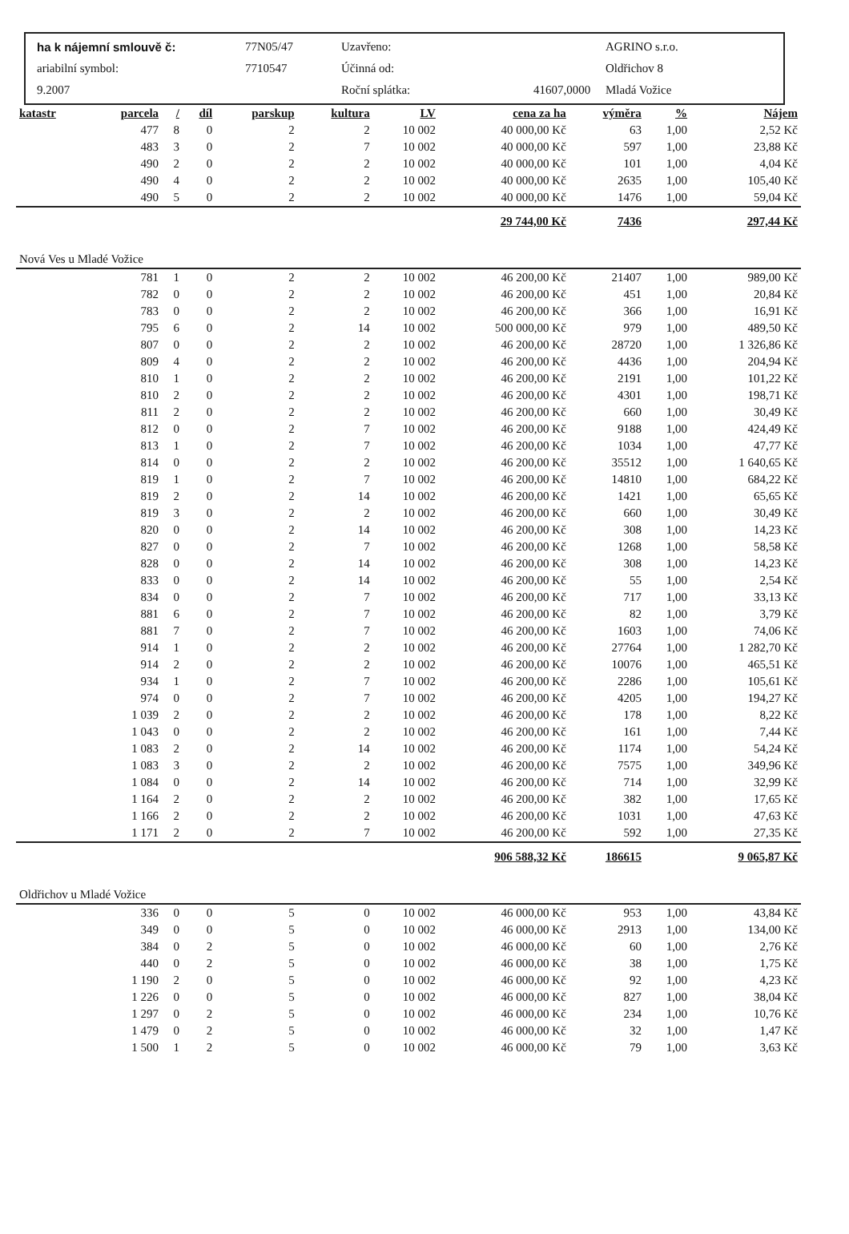ha k nájemní smlouvě č:
77N05/47
Uzavřeno:
AGRINO s.r.o.
ariabilní symbol:
7710547
Účinná od:
Oldřichov 8
9.2007
Roční splátka:
41607,0000
Mladá Vožice
| katastr | parcela | / | díl | parskup | kultura | LV | cena za ha | výměra | % | Nájem |
| --- | --- | --- | --- | --- | --- | --- | --- | --- | --- | --- |
| | 477 | 8 | 0 | 2 | 2 | 10 002 | 40 000,00 Kč | 63 | 1,00 | 2,52 Kč |
| | 483 | 3 | 0 | 2 | 7 | 10 002 | 40 000,00 Kč | 597 | 1,00 | 23,88 Kč |
| | 490 | 2 | 0 | 2 | 2 | 10 002 | 40 000,00 Kč | 101 | 1,00 | 4,04 Kč |
| | 490 | 4 | 0 | 2 | 2 | 10 002 | 40 000,00 Kč | 2635 | 1,00 | 105,40 Kč |
| | 490 | 5 | 0 | 2 | 2 | 10 002 | 40 000,00 Kč | 1476 | 1,00 | 59,04 Kč |
| | | | | | | | 29 744,00 Kč | 7436 | | 297,44 Kč |
| Nová Ves u Mladé Vožice | | | | | | | | | | |
| | 781 | 1 | 0 | 2 | 2 | 10 002 | 46 200,00 Kč | 21407 | 1,00 | 989,00 Kč |
| | 782 | 0 | 0 | 2 | 2 | 10 002 | 46 200,00 Kč | 451 | 1,00 | 20,84 Kč |
| | 783 | 0 | 0 | 2 | 2 | 10 002 | 46 200,00 Kč | 366 | 1,00 | 16,91 Kč |
| | 795 | 6 | 0 | 2 | 14 | 10 002 | 500 000,00 Kč | 979 | 1,00 | 489,50 Kč |
| | 807 | 0 | 0 | 2 | 2 | 10 002 | 46 200,00 Kč | 28720 | 1,00 | 1 326,86 Kč |
| | 809 | 4 | 0 | 2 | 2 | 10 002 | 46 200,00 Kč | 4436 | 1,00 | 204,94 Kč |
| | 810 | 1 | 0 | 2 | 2 | 10 002 | 46 200,00 Kč | 2191 | 1,00 | 101,22 Kč |
| | 810 | 2 | 0 | 2 | 2 | 10 002 | 46 200,00 Kč | 4301 | 1,00 | 198,71 Kč |
| | 811 | 2 | 0 | 2 | 2 | 10 002 | 46 200,00 Kč | 660 | 1,00 | 30,49 Kč |
| | 812 | 0 | 0 | 2 | 7 | 10 002 | 46 200,00 Kč | 9188 | 1,00 | 424,49 Kč |
| | 813 | 1 | 0 | 2 | 7 | 10 002 | 46 200,00 Kč | 1034 | 1,00 | 47,77 Kč |
| | 814 | 0 | 0 | 2 | 2 | 10 002 | 46 200,00 Kč | 35512 | 1,00 | 1 640,65 Kč |
| | 819 | 1 | 0 | 2 | 7 | 10 002 | 46 200,00 Kč | 14810 | 1,00 | 684,22 Kč |
| | 819 | 2 | 0 | 2 | 14 | 10 002 | 46 200,00 Kč | 1421 | 1,00 | 65,65 Kč |
| | 819 | 3 | 0 | 2 | 2 | 10 002 | 46 200,00 Kč | 660 | 1,00 | 30,49 Kč |
| | 820 | 0 | 0 | 2 | 14 | 10 002 | 46 200,00 Kč | 308 | 1,00 | 14,23 Kč |
| | 827 | 0 | 0 | 2 | 7 | 10 002 | 46 200,00 Kč | 1268 | 1,00 | 58,58 Kč |
| | 828 | 0 | 0 | 2 | 14 | 10 002 | 46 200,00 Kč | 308 | 1,00 | 14,23 Kč |
| | 833 | 0 | 0 | 2 | 14 | 10 002 | 46 200,00 Kč | 55 | 1,00 | 2,54 Kč |
| | 834 | 0 | 0 | 2 | 7 | 10 002 | 46 200,00 Kč | 717 | 1,00 | 33,13 Kč |
| | 881 | 6 | 0 | 2 | 7 | 10 002 | 46 200,00 Kč | 82 | 1,00 | 3,79 Kč |
| | 881 | 7 | 0 | 2 | 7 | 10 002 | 46 200,00 Kč | 1603 | 1,00 | 74,06 Kč |
| | 914 | 1 | 0 | 2 | 2 | 10 002 | 46 200,00 Kč | 27764 | 1,00 | 1 282,70 Kč |
| | 914 | 2 | 0 | 2 | 2 | 10 002 | 46 200,00 Kč | 10076 | 1,00 | 465,51 Kč |
| | 934 | 1 | 0 | 2 | 7 | 10 002 | 46 200,00 Kč | 2286 | 1,00 | 105,61 Kč |
| | 974 | 0 | 0 | 2 | 7 | 10 002 | 46 200,00 Kč | 4205 | 1,00 | 194,27 Kč |
| | 1 039 | 2 | 0 | 2 | 2 | 10 002 | 46 200,00 Kč | 178 | 1,00 | 8,22 Kč |
| | 1 043 | 0 | 0 | 2 | 2 | 10 002 | 46 200,00 Kč | 161 | 1,00 | 7,44 Kč |
| | 1 083 | 2 | 0 | 2 | 14 | 10 002 | 46 200,00 Kč | 1174 | 1,00 | 54,24 Kč |
| | 1 083 | 3 | 0 | 2 | 2 | 10 002 | 46 200,00 Kč | 7575 | 1,00 | 349,96 Kč |
| | 1 084 | 0 | 0 | 2 | 14 | 10 002 | 46 200,00 Kč | 714 | 1,00 | 32,99 Kč |
| | 1 164 | 2 | 0 | 2 | 2 | 10 002 | 46 200,00 Kč | 382 | 1,00 | 17,65 Kč |
| | 1 166 | 2 | 0 | 2 | 2 | 10 002 | 46 200,00 Kč | 1031 | 1,00 | 47,63 Kč |
| | 1 171 | 2 | 0 | 2 | 7 | 10 002 | 46 200,00 Kč | 592 | 1,00 | 27,35 Kč |
| | | | | | | | 906 588,32 Kč | 186615 | | 9 065,87 Kč |
| Oldřichov u Mladé Vožice | | | | | | | | | | |
| | 336 | 0 | 0 | 5 | 0 | 10 002 | 46 000,00 Kč | 953 | 1,00 | 43,84 Kč |
| | 349 | 0 | 0 | 5 | 0 | 10 002 | 46 000,00 Kč | 2913 | 1,00 | 134,00 Kč |
| | 384 | 0 | 2 | 5 | 0 | 10 002 | 46 000,00 Kč | 60 | 1,00 | 2,76 Kč |
| | 440 | 0 | 2 | 5 | 0 | 10 002 | 46 000,00 Kč | 38 | 1,00 | 1,75 Kč |
| | 1 190 | 2 | 0 | 5 | 0 | 10 002 | 46 000,00 Kč | 92 | 1,00 | 4,23 Kč |
| | 1 226 | 0 | 0 | 5 | 0 | 10 002 | 46 000,00 Kč | 827 | 1,00 | 38,04 Kč |
| | 1 297 | 0 | 2 | 5 | 0 | 10 002 | 46 000,00 Kč | 234 | 1,00 | 10,76 Kč |
| | 1 479 | 0 | 2 | 5 | 0 | 10 002 | 46 000,00 Kč | 32 | 1,00 | 1,47 Kč |
| | 1 500 | 1 | 2 | 5 | 0 | 10 002 | 46 000,00 Kč | 79 | 1,00 | 3,63 Kč |